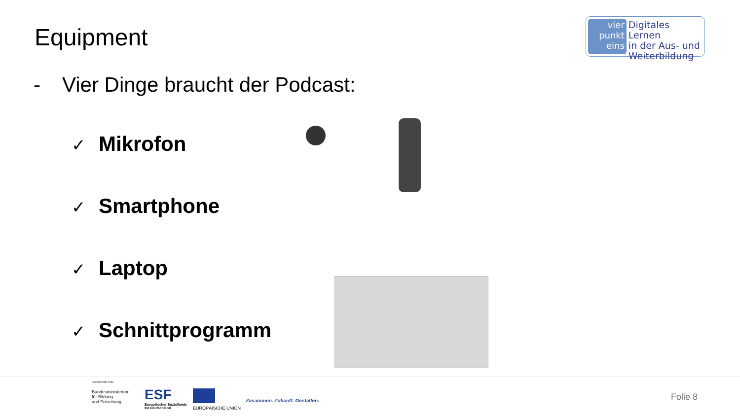Equipment
vier
punkt
eins
Digitales Lernen
in der Aus- und
Weiterbildung
- Vier Dinge braucht der Podcast:
✓ Mikrofon
✓ Smartphone
✓ Laptop
✓ Schnittprogramm
GEFÖRDERT VOM
Bundesministerium
für Bildung
und Forschung
ESF
Europäischer Sozialfonds
für Deutschland
EUROPÄISCHE UNION
Zusammen. Zukunft. Gestalten. Folie 8